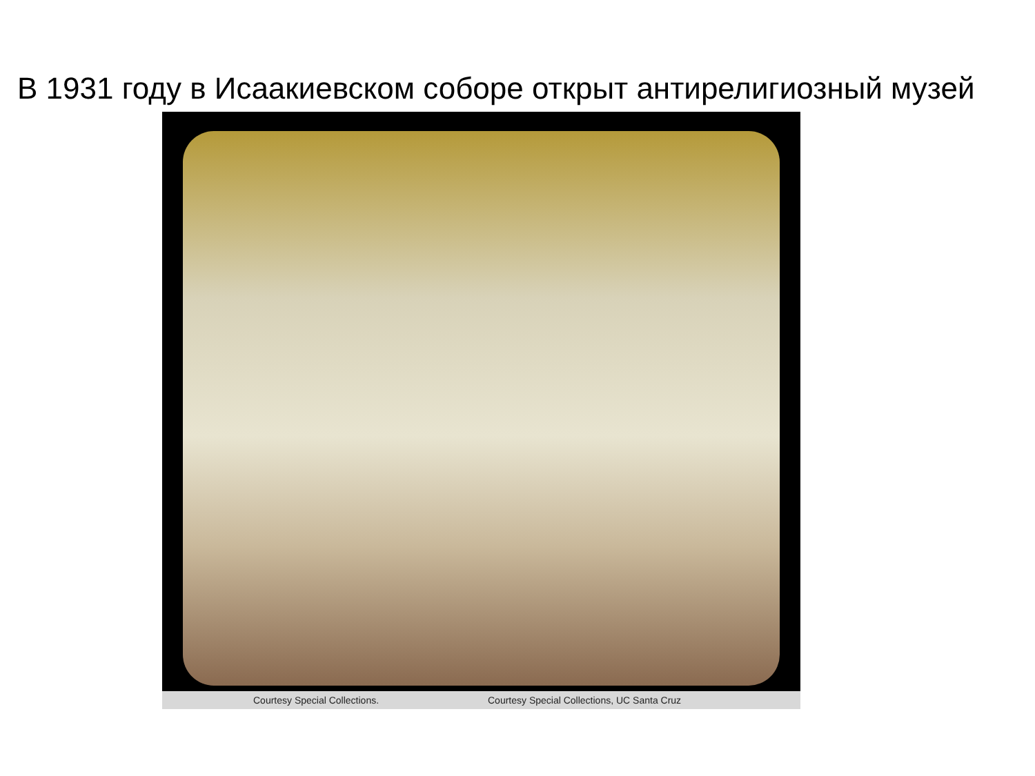В 1931 году в Исаакиевском соборе открыт антирелигиозный музей
Courtesy Special Collections. Courtesy Special Collections, UC Santa Cruz